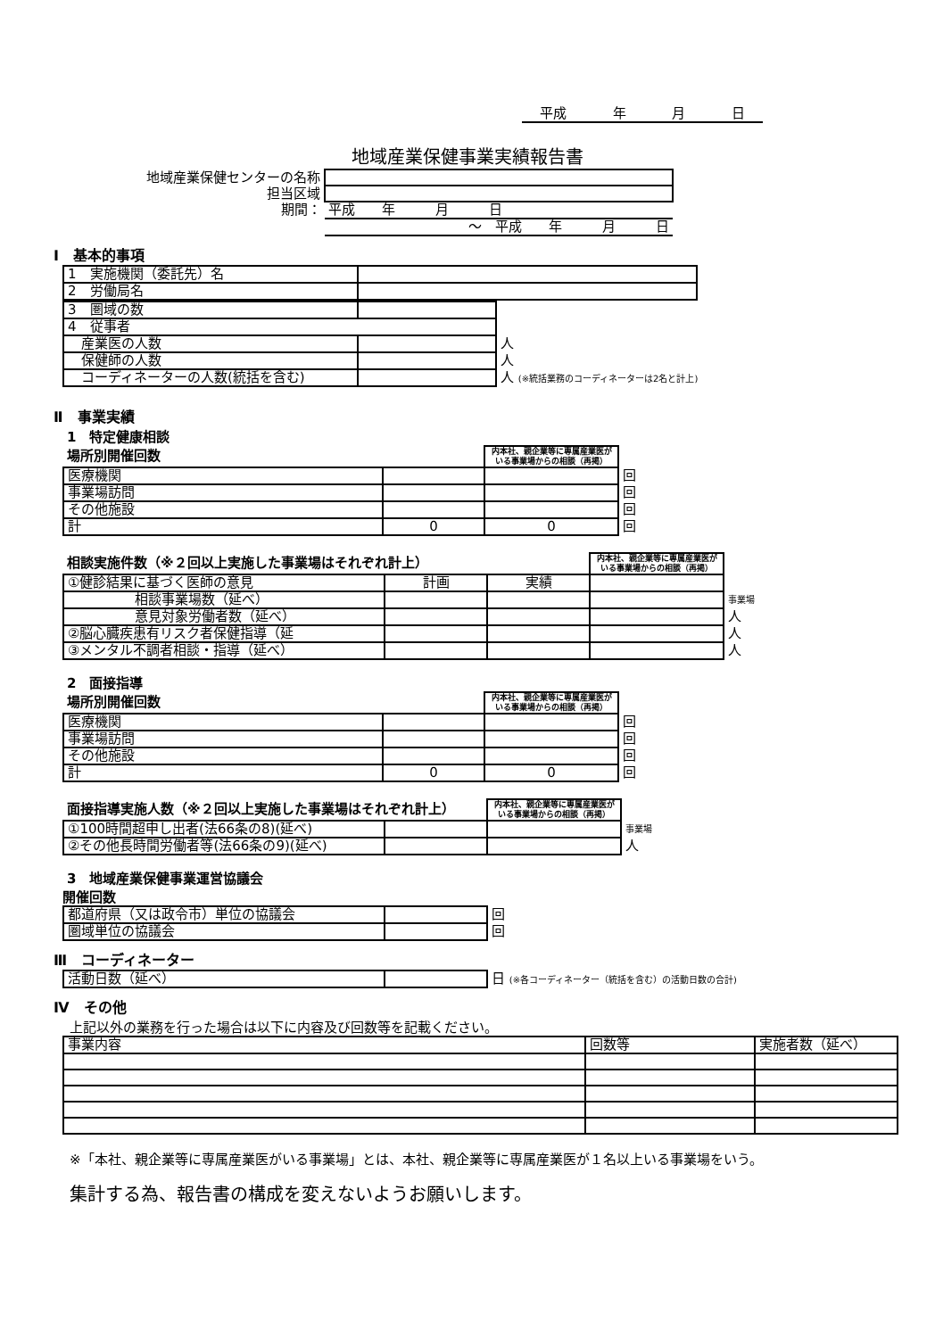平成 年 月 日
地域産業保健事業実績報告書
| 地域産業保健センターの名称 | |
| 担当区域 | |
| 期間： | 平成 年 月 日 |
| | ～ 平成 年 月 日 |
Ⅰ　基本的事項
| 1 実施機関（委託先）名 | |
| 2 労働局名 | |
| 3 圏域の数 | | |
| 4 従事者 | | |
| 産業医の人数 | | 人 |
| 保健師の人数 | | 人 |
| コーディネーターの人数(統括を含む) | | 人 (※統括業務のコーディネーターは2名と計上) |
Ⅱ　事業実績
1　特定健康相談
| 場所別開催回数 | | 内本社、親企業等に専属産業医がいる事業場からの相談（再掲） | |
| 医療機関 | | | 回 |
| 事業場訪問 | | | 回 |
| その他施設 | | | 回 |
| 計 | 0 | 0 | 回 |
| 相談実施件数（※２回以上実施した事業場はそれぞれ計上） | | | 内本社、親企業等に専属産業医がいる事業場からの相談（再掲） | |
| ①健診結果に基づく医師の意見 | 計画 | 実績 | | |
| 相談事業場数（延べ） | | | | 事業場 |
| 意見対象労働者数（延べ） | | | | 人 |
| ②脳心臓疾患有リスク者保健指導（延 | | | | 人 |
| ③メンタル不調者相談・指導（延べ） | | | | 人 |
2　面接指導
| 場所別開催回数 | | 内本社、親企業等に専属産業医がいる事業場からの相談（再掲） | |
| 医療機関 | | | 回 |
| 事業場訪問 | | | 回 |
| その他施設 | | | 回 |
| 計 | 0 | 0 | 回 |
| 面接指導実施人数（※２回以上実施した事業場はそれぞれ計上） | | 内本社、親企業等に専属産業医がいる事業場からの相談（再掲） | |
| ①100時間超申し出者(法66条の8)(延べ) | | | 事業場 |
| ②その他長時間労働者等(法66条の9)(延べ) | | | 人 |
3　地域産業保健事業運営協議会
開催回数
| 都道府県（又は政令市）単位の協議会 | | 回 |
| 圏域単位の協議会 | | 回 |
Ⅲ　コーディネーター
| 活動日数（延べ） | | 日 (※各コーディネーター（統括を含む）の活動日数の合計) |
Ⅳ　その他
上記以外の業務を行った場合は以下に内容及び回数等を記載ください。
| 事業内容 | 回数等 | 実施者数（延べ） |
※「本社、親企業等に専属産業医がいる事業場」とは、本社、親企業等に専属産業医が１名以上いる事業場をいう。
集計する為、報告書の構成を変えないようお願いします。